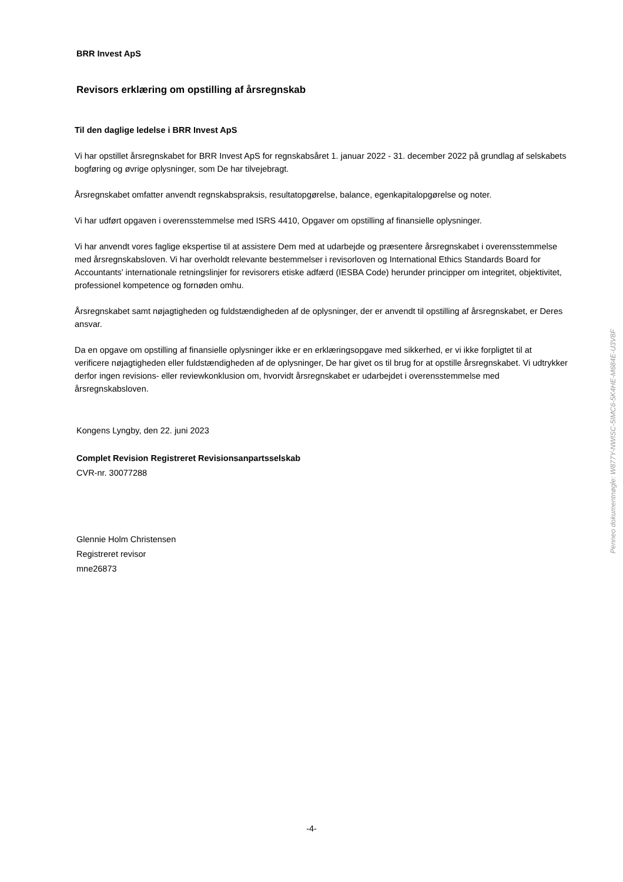BRR Invest ApS
Revisors erklæring om opstilling af årsregnskab
Til den daglige ledelse i BRR Invest ApS
Vi har opstillet årsregnskabet for BRR Invest ApS for regnskabsåret 1. januar 2022 - 31. december 2022 på grundlag af selskabets bogføring og øvrige oplysninger, som De har tilvejebragt.
Årsregnskabet omfatter anvendt regnskabspraksis, resultatopgørelse, balance, egenkapitalopgørelse og noter.
Vi har udført opgaven i overensstemmelse med ISRS 4410, Opgaver om opstilling af finansielle oplysninger.
Vi har anvendt vores faglige ekspertise til at assistere Dem med at udarbejde og præsentere årsregnskabet i overensstemmelse med årsregnskabsloven. Vi har overholdt relevante bestemmelser i revisorloven og International Ethics Standards Board for Accountants' internationale retningslinjer for revisorers etiske adfærd (IESBA Code) herunder principper om integritet, objektivitet, professionel kompetence og fornøden omhu.
Årsregnskabet samt nøjagtigheden og fuldstændigheden af de oplysninger, der er anvendt til opstilling af årsregnskabet, er Deres ansvar.
Da en opgave om opstilling af finansielle oplysninger ikke er en erklæringsopgave med sikkerhed, er vi ikke forpligtet til at verificere nøjagtigheden eller fuldstændigheden af de oplysninger, De har givet os til brug for at opstille årsregnskabet. Vi udtrykker derfor ingen revisions- eller reviewkonklusion om, hvorvidt årsregnskabet er udarbejdet i overensstemmelse med årsregnskabsloven.
Kongens Lyngby, den 22. juni 2023
Complet Revision Registreret Revisionsanpartsselskab
CVR-nr. 30077288
Glennie Holm Christensen
Registreret revisor
mne26873
Penneo dokumentnøgle: W877Y-NWISC-5IMC6-5K4HE-M684E-U3V8F
-4-